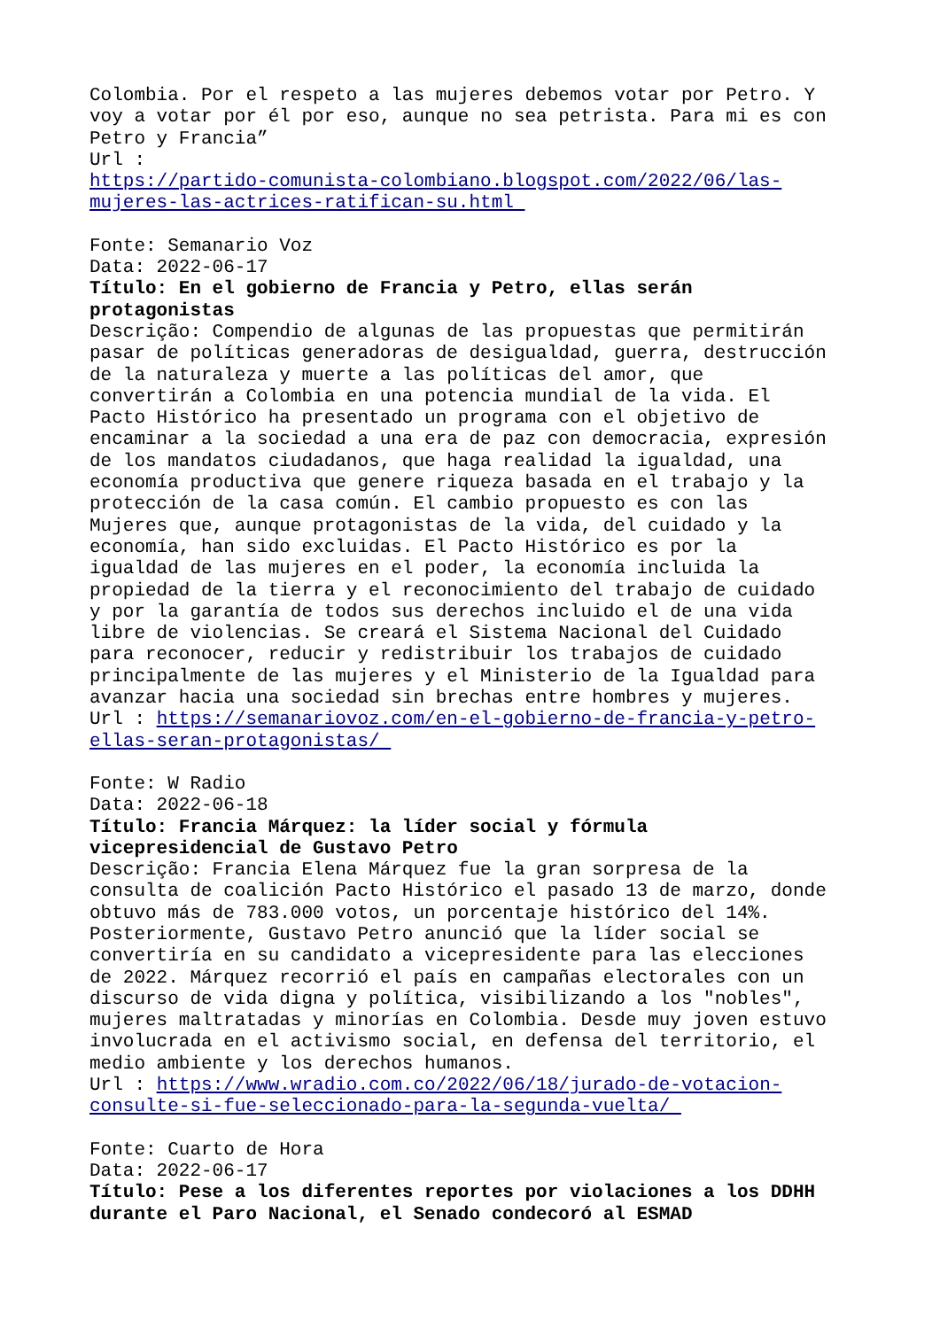Colombia. Por el respeto a las mujeres debemos votar por Petro. Y voy a votar por él por eso, aunque no sea petrista. Para mi es con Petro y Francia” Url : https://partido-comunista-colombiano.blogspot.com/2022/06/las- mujeres-las-actrices-ratifican-su.html
Fonte: Semanario Voz Data: 2022-06-17 Título: En el gobierno de Francia y Petro, ellas serán protagonistas Descrição: Compendio de algunas de las propuestas que permitirán pasar de políticas generadoras de desigualdad, guerra, destrucción de la naturaleza y muerte a las políticas del amor, que convertirán a Colombia en una potencia mundial de la vida. El Pacto Histórico ha presentado un programa con el objetivo de encaminar a la sociedad a una era de paz con democracia, expresión de los mandatos ciudadanos, que haga realidad la igualdad, una economía productiva que genere riqueza basada en el trabajo y la protección de la casa común. El cambio propuesto es con las Mujeres que, aunque protagonistas de la vida, del cuidado y la economía, han sido excluidas. El Pacto Histórico es por la igualdad de las mujeres en el poder, la economía incluida la propiedad de la tierra y el reconocimiento del trabajo de cuidado y por la garantía de todos sus derechos incluido el de una vida libre de violencias. Se creará el Sistema Nacional del Cuidado para reconocer, reducir y redistribuir los trabajos de cuidado principalmente de las mujeres y el Ministerio de la Igualdad para avanzar hacia una sociedad sin brechas entre hombres y mujeres. Url : https://semanariovoz.com/en-el-gobierno-de-francia-y-petro- ellas-seran-protagonistas/
Fonte: W Radio Data: 2022-06-18 Título: Francia Márquez: la líder social y fórmula vicepresidencial de Gustavo Petro Descrição: Francia Elena Márquez fue la gran sorpresa de la consulta de coalición Pacto Histórico el pasado 13 de marzo, donde obtuvo más de 783.000 votos, un porcentaje histórico del 14%. Posteriormente, Gustavo Petro anunció que la líder social se convertiría en su candidato a vicepresidente para las elecciones de 2022. Márquez recorrió el país en campañas electorales con un discurso de vida digna y política, visibilizando a los "nobles", mujeres maltratadas y minorías en Colombia. Desde muy joven estuvo involucrada en el activismo social, en defensa del territorio, el medio ambiente y los derechos humanos. Url : https://www.wradio.com.co/2022/06/18/jurado-de-votacion- consulte-si-fue-seleccionado-para-la-segunda-vuelta/
Fonte: Cuarto de Hora Data: 2022-06-17 Título: Pese a los diferentes reportes por violaciones a los DDHH durante el Paro Nacional, el Senado condecoró al ESMAD